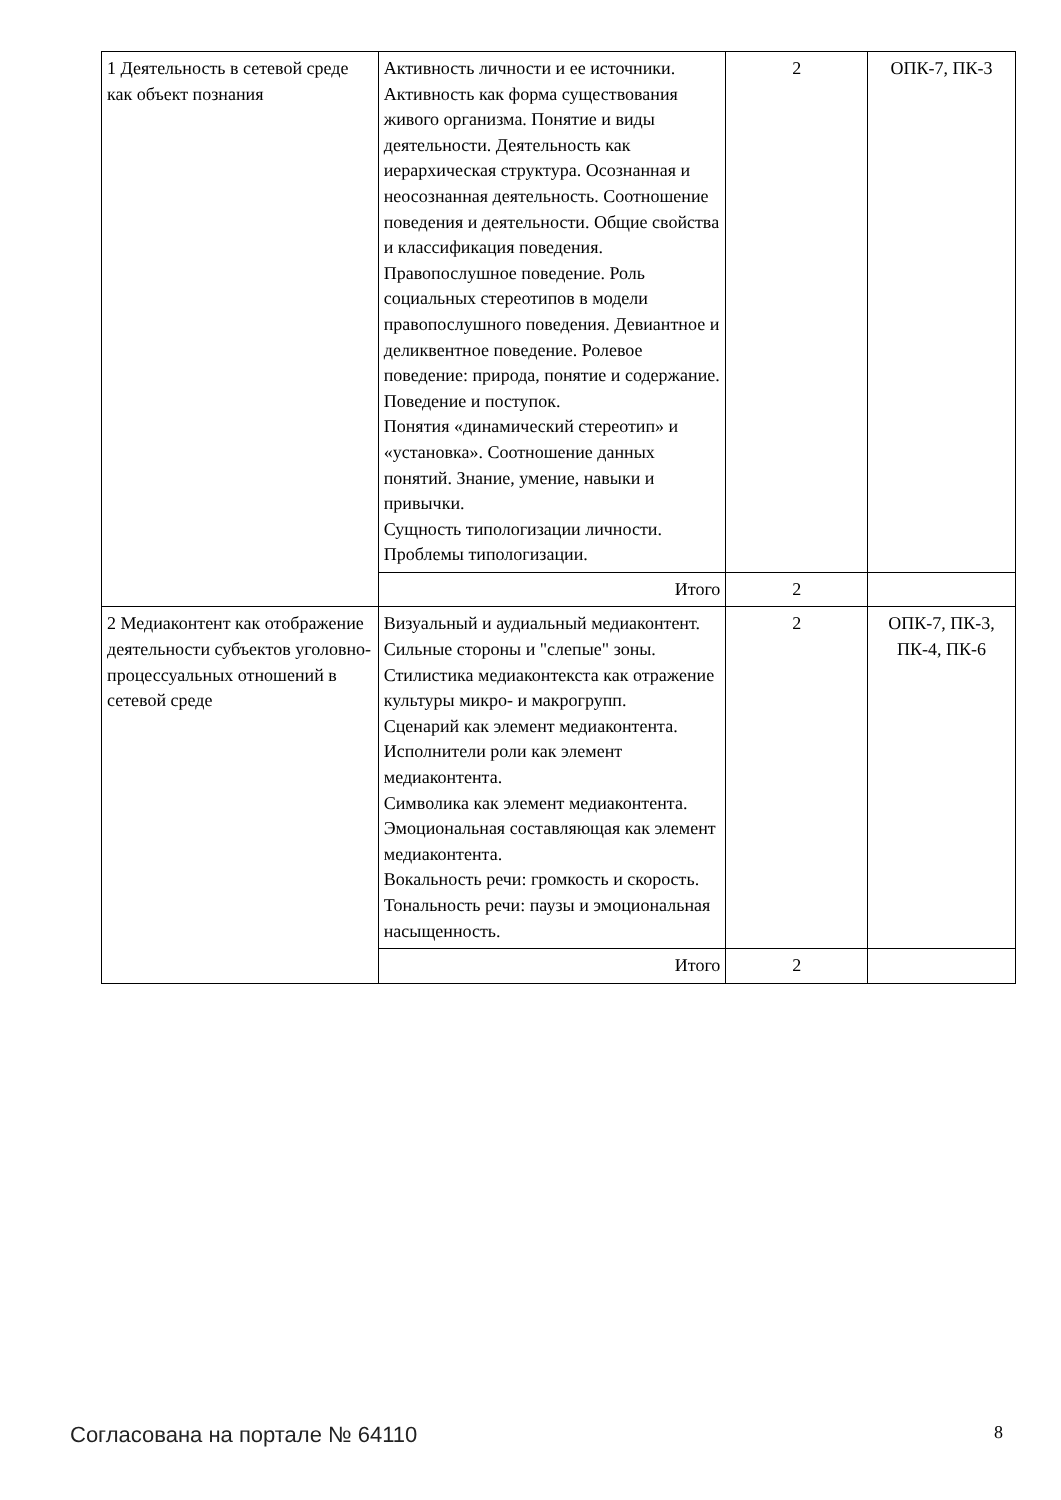| 1 Деятельность в сетевой среде как объект познания | Активность личности и ее источники. Активность как форма существования живого организма. Понятие и виды деятельности. Деятельность как иерархическая структура. Осознанная и неосознанная деятельность. Соотношение поведения и деятельности. Общие свойства и классификация поведения. Правопослушное поведение. Роль социальных стереотипов в модели правопослушного поведения. Девиантное и деликвентное поведение. Ролевое поведение: природа, понятие и содержание. Поведение и поступок. Понятия «динамический стереотип» и «установка». Соотношение данных понятий. Знание, умение, навыки и привычки. Сущность типологизации личности. Проблемы типологизации. | 2 | ОПК-7, ПК-3 |
| | Итого | 2 | |
| 2 Медиаконтент как отображение деятельности субъектов уголовно-процессуальных отношений в сетевой среде | Визуальный и аудиальный медиаконтент. Сильные стороны и "слепые" зоны. Стилистика медиаконтекста как отражение культуры микро- и макрогрупп. Сценарий как элемент медиаконтента. Исполнители роли как элемент медиаконтента. Символика как элемент медиаконтента. Эмоциональная составляющая как элемент медиаконтента. Вокальность речи: громкость и скорость. Тональность речи: паузы и эмоциональная насыщенность. | 2 | ОПК-7, ПК-3, ПК-4, ПК-6 |
| | Итого | 2 | |
Согласована на портале № 64110 8